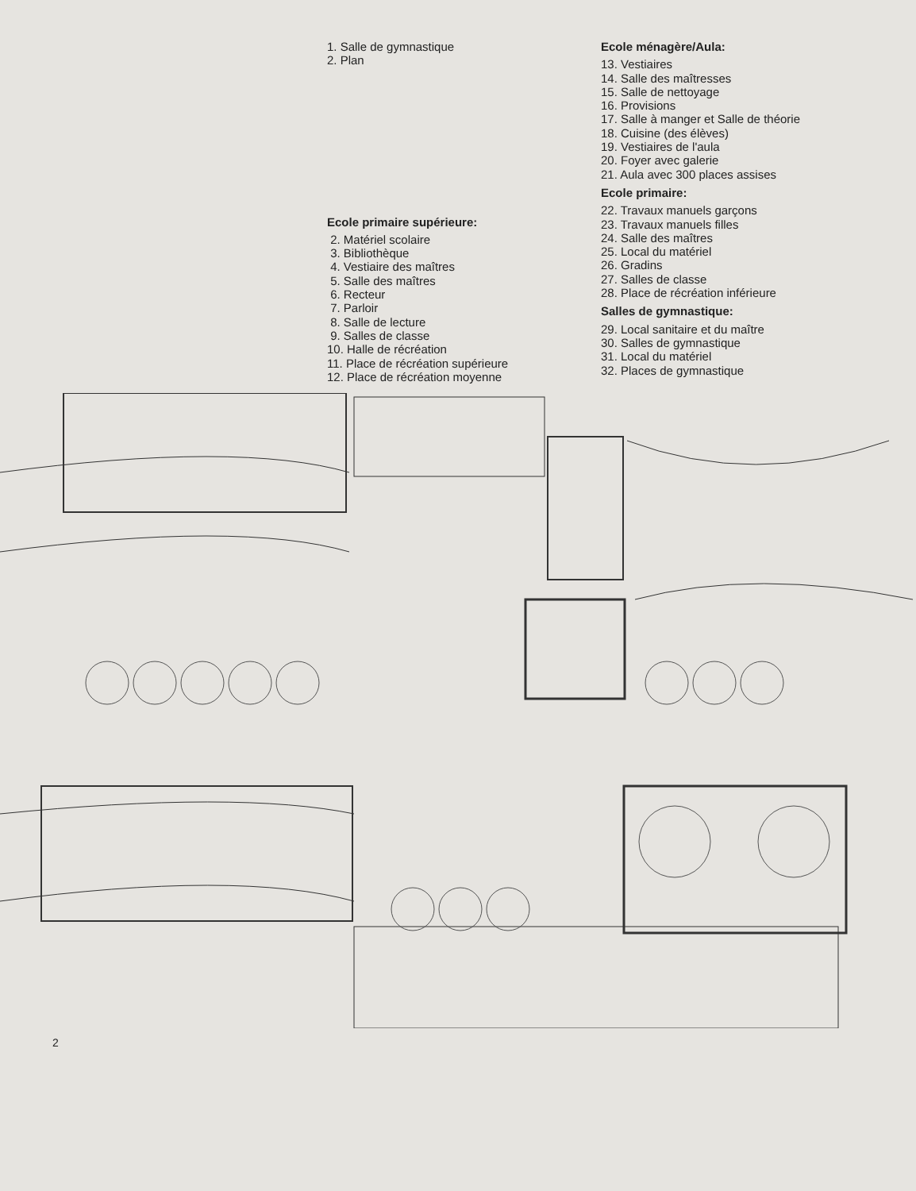1. Salle de gymnastique
2. Plan
Ecole primaire supérieure:
2. Matériel scolaire
3. Bibliothèque
4. Vestiaire des maîtres
5. Salle des maîtres
6. Recteur
7. Parloir
8. Salle de lecture
9. Salles de classe
10. Halle de récréation
11. Place de récréation supérieure
12. Place de récréation moyenne
Ecole ménagère/Aula:
13. Vestiaires
14. Salle des maîtresses
15. Salle de nettoyage
16. Provisions
17. Salle à manger et Salle de théorie
18. Cuisine (des élèves)
19. Vestiaires de l'aula
20. Foyer avec galerie
21. Aula avec 300 places assises
Ecole primaire:
22. Travaux manuels garçons
23. Travaux manuels filles
24. Salle des maîtres
25. Local du matériel
26. Gradins
27. Salles de classe
28. Place de récréation inférieure
Salles de gymnastique:
29. Local sanitaire et du maître
30. Salles de gymnastique
31. Local du matériel
32. Places de gymnastique
2